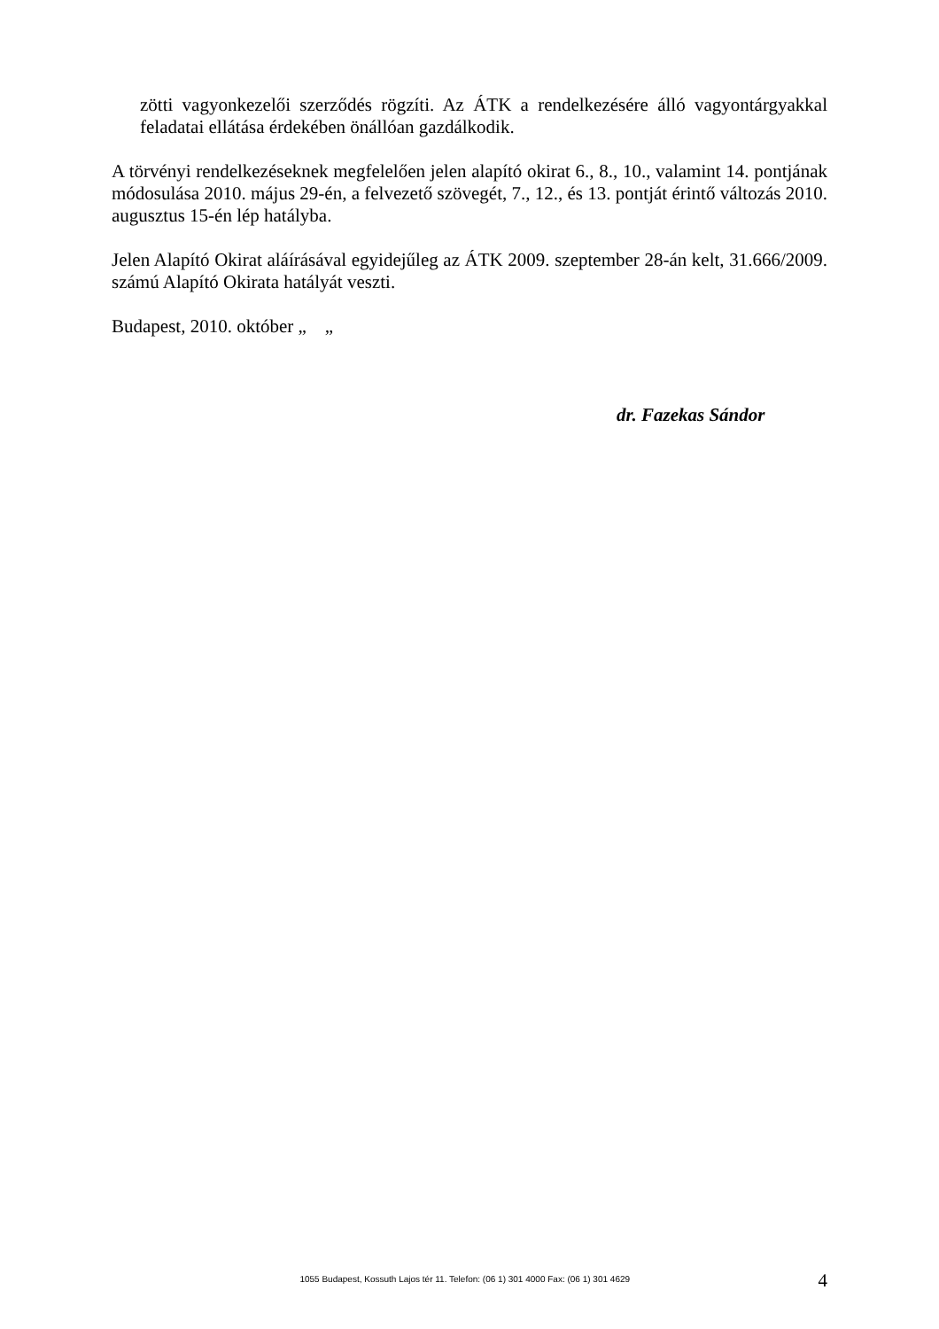zötti vagyonkezelői szerződés rögzíti. Az ÁTK a rendelkezésére álló vagyontárgyakkal feladatai ellátása érdekében önállóan gazdálkodik.
A törvényi rendelkezéseknek megfelelően jelen alapító okirat 6., 8., 10., valamint 14. pontjának módosulása 2010. május 29-én, a felvezető szövegét, 7., 12., és 13. pontját érintő változás 2010. augusztus 15-én lép hatályba.
Jelen Alapító Okirat aláírásával egyidejűleg az ÁTK 2009. szeptember 28-án kelt, 31.666/2009. számú Alapító Okirata hatályát veszti.
Budapest, 2010. október „ „
dr. Fazekas Sándor
1055 Budapest, Kossuth Lajos tér 11. Telefon: (06 1) 301 4000 Fax: (06 1) 301 4629 4